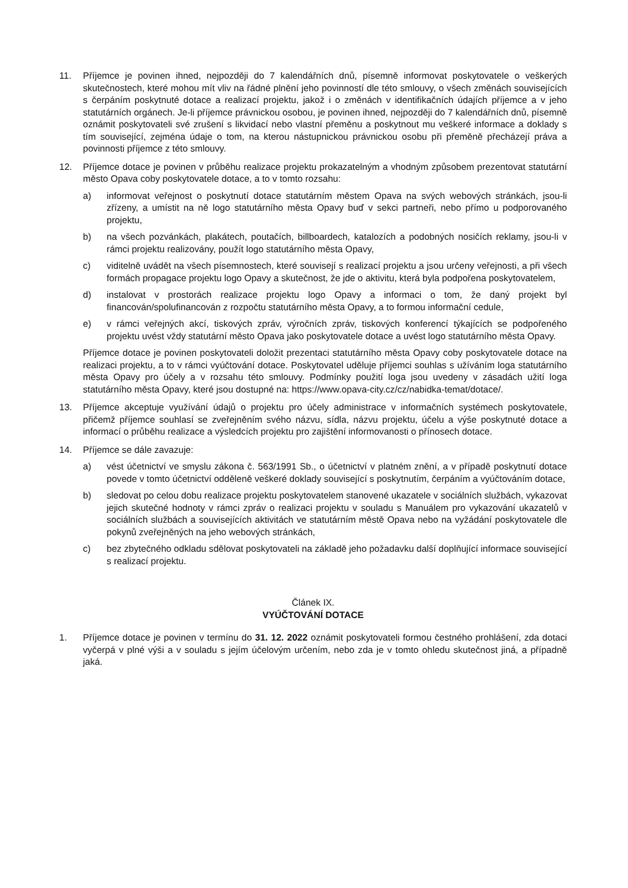11. Příjemce je povinen ihned, nejpozději do 7 kalendářních dnů, písemně informovat poskytovatele o veškerých skutečnostech, které mohou mít vliv na řádné plnění jeho povinností dle této smlouvy, o všech změnách souvisejících s čerpáním poskytnuté dotace a realizací projektu, jakož i o změnách v identifikačních údajích příjemce a v jeho statutárních orgánech. Je-li příjemce právnickou osobou, je povinen ihned, nejpozději do 7 kalendářních dnů, písemně oznámit poskytovateli své zrušení s likvidací nebo vlastní přeměnu a poskytnout mu veškeré informace a doklady s tím související, zejména údaje o tom, na kterou nástupnickou právnickou osobu při přeměně přecházejí práva a povinnosti příjemce z této smlouvy.
12. Příjemce dotace je povinen v průběhu realizace projektu prokazatelným a vhodným způsobem prezentovat statutární město Opava coby poskytovatele dotace, a to v tomto rozsahu:
a) informovat veřejnost o poskytnutí dotace statutárním městem Opava na svých webových stránkách, jsou-li zřízeny, a umístit na ně logo statutárního města Opavy buď v sekci partneři, nebo přímo u podporovaného projektu,
b) na všech pozvánkách, plakátech, poutačích, billboardech, katalozích a podobných nosičích reklamy, jsou-li v rámci projektu realizovány, použít logo statutárního města Opavy,
c) viditelně uvádět na všech písemnostech, které souvisejí s realizací projektu a jsou určeny veřejnosti, a při všech formách propagace projektu logo Opavy a skutečnost, že jde o aktivitu, která byla podpořena poskytovatelem,
d) instalovat v prostorách realizace projektu logo Opavy a informaci o tom, že daný projekt byl financován/spolufinancován z rozpočtu statutárního města Opavy, a to formou informační cedule,
e) v rámci veřejných akcí, tiskových zpráv, výročních zpráv, tiskových konferencí týkajících se podpořeného projektu uvést vždy statutární město Opava jako poskytovatele dotace a uvést logo statutárního města Opavy.
Příjemce dotace je povinen poskytovateli doložit prezentaci statutárního města Opavy coby poskytovatele dotace na realizaci projektu, a to v rámci vyúčtování dotace. Poskytovatel uděluje příjemci souhlas s užíváním loga statutárního města Opavy pro účely a v rozsahu této smlouvy. Podmínky použití loga jsou uvedeny v zásadách užití loga statutárního města Opavy, které jsou dostupné na: https://www.opava-city.cz/cz/nabidka-temat/dotace/.
13. Příjemce akceptuje využívání údajů o projektu pro účely administrace v informačních systémech poskytovatele, přičemž příjemce souhlasí se zveřejněním svého názvu, sídla, názvu projektu, účelu a výše poskytnuté dotace a informací o průběhu realizace a výsledcích projektu pro zajištění informovanosti o přínosech dotace.
14. Příjemce se dále zavazuje:
a) vést účetnictví ve smyslu zákona č. 563/1991 Sb., o účetnictví v platném znění, a v případě poskytnutí dotace povede v tomto účetnictví odděleně veškeré doklady související s poskytnutím, čerpáním a vyúčtováním dotace,
b) sledovat po celou dobu realizace projektu poskytovatelem stanovené ukazatele v sociálních službách, vykazovat jejich skutečné hodnoty v rámci zpráv o realizaci projektu v souladu s Manuálem pro vykazování ukazatelů v sociálních službách a souvisejících aktivitách ve statutárním městě Opava nebo na vyžádání poskytovatele dle pokynů zveřejněných na jeho webových stránkách,
c) bez zbytečného odkladu sdělovat poskytovateli na základě jeho požadavku další doplňující informace související s realizací projektu.
Článek IX.
VYÚČTOVÁNÍ DOTACE
1. Příjemce dotace je povinen v termínu do 31. 12. 2022 oznámit poskytovateli formou čestného prohlášení, zda dotaci vyčerpá v plné výši a v souladu s jejím účelovým určením, nebo zda je v tomto ohledu skutečnost jiná, a případně jaká.